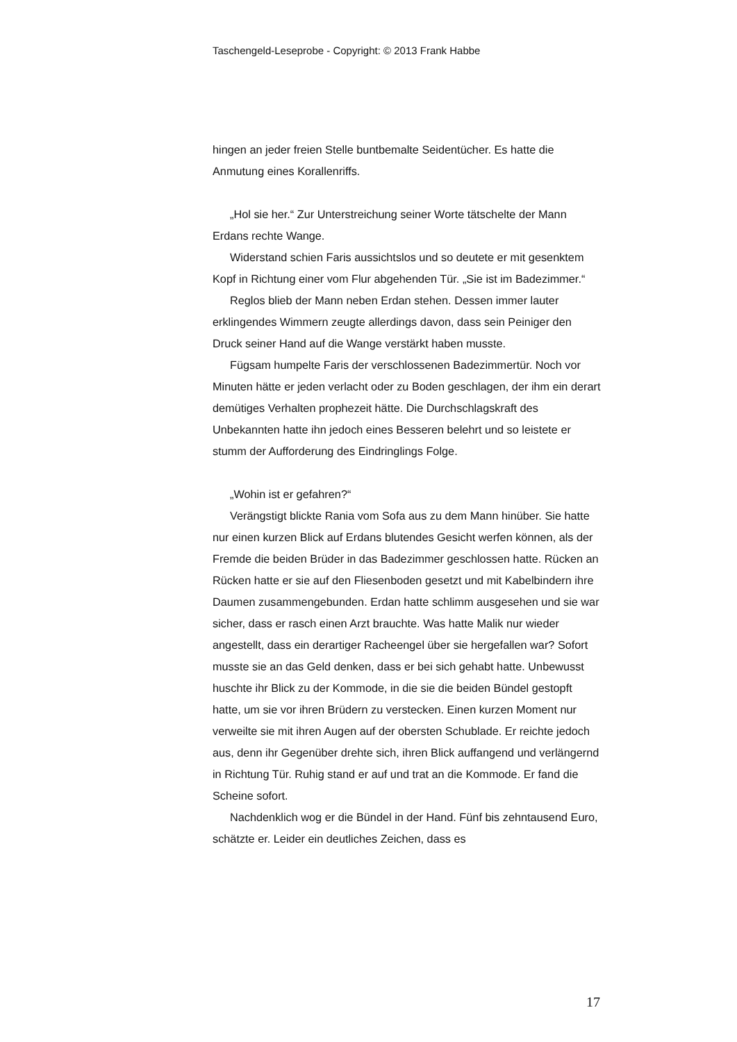Taschengeld-Leseprobe - Copyright: © 2013 Frank Habbe
hingen an jeder freien Stelle buntbemalte Seidentücher. Es hatte die Anmutung eines Korallenriffs.
„Hol sie her.“ Zur Unterstreichung seiner Worte tätschelte der Mann Erdans rechte Wange.
Widerstand schien Faris aussichtslos und so deutete er mit gesenktem Kopf in Richtung einer vom Flur abgehenden Tür. „Sie ist im Badezimmer.“
Reglos blieb der Mann neben Erdan stehen. Dessen immer lauter erklingendes Wimmern zeugte allerdings davon, dass sein Peiniger den Druck seiner Hand auf die Wange verstärkt haben musste.
Fügsam humpelte Faris der verschlossenen Badezimmertür. Noch vor Minuten hätte er jeden verlacht oder zu Boden geschlagen, der ihm ein derart demütiges Verhalten prophezeit hätte. Die Durchschlagskraft des Unbekannten hatte ihn jedoch eines Besseren belehrt und so leistete er stumm der Aufforderung des Eindringlings Folge.
„Wohin ist er gefahren?“
Verängstigt blickte Rania vom Sofa aus zu dem Mann hinüber. Sie hatte nur einen kurzen Blick auf Erdans blutendes Gesicht werfen können, als der Fremde die beiden Brüder in das Badezimmer geschlossen hatte. Rücken an Rücken hatte er sie auf den Fliesenboden gesetzt und mit Kabelbindern ihre Daumen zusammengebunden. Erdan hatte schlimm ausgesehen und sie war sicher, dass er rasch einen Arzt brauchte. Was hatte Malik nur wieder angestellt, dass ein derartiger Racheengel über sie hergefallen war? Sofort musste sie an das Geld denken, dass er bei sich gehabt hatte. Unbewusst huschte ihr Blick zu der Kommode, in die sie die beiden Bündel gestopft hatte, um sie vor ihren Brüdern zu verstecken. Einen kurzen Moment nur verweilte sie mit ihren Augen auf der obersten Schublade. Er reichte jedoch aus, denn ihr Gegenüber drehte sich, ihren Blick auffangend und verlängernd in Richtung Tür. Ruhig stand er auf und trat an die Kommode. Er fand die Scheine sofort.
Nachdenklich wog er die Bündel in der Hand. Fünf bis zehntausend Euro, schätzte er. Leider ein deutliches Zeichen, dass es
17